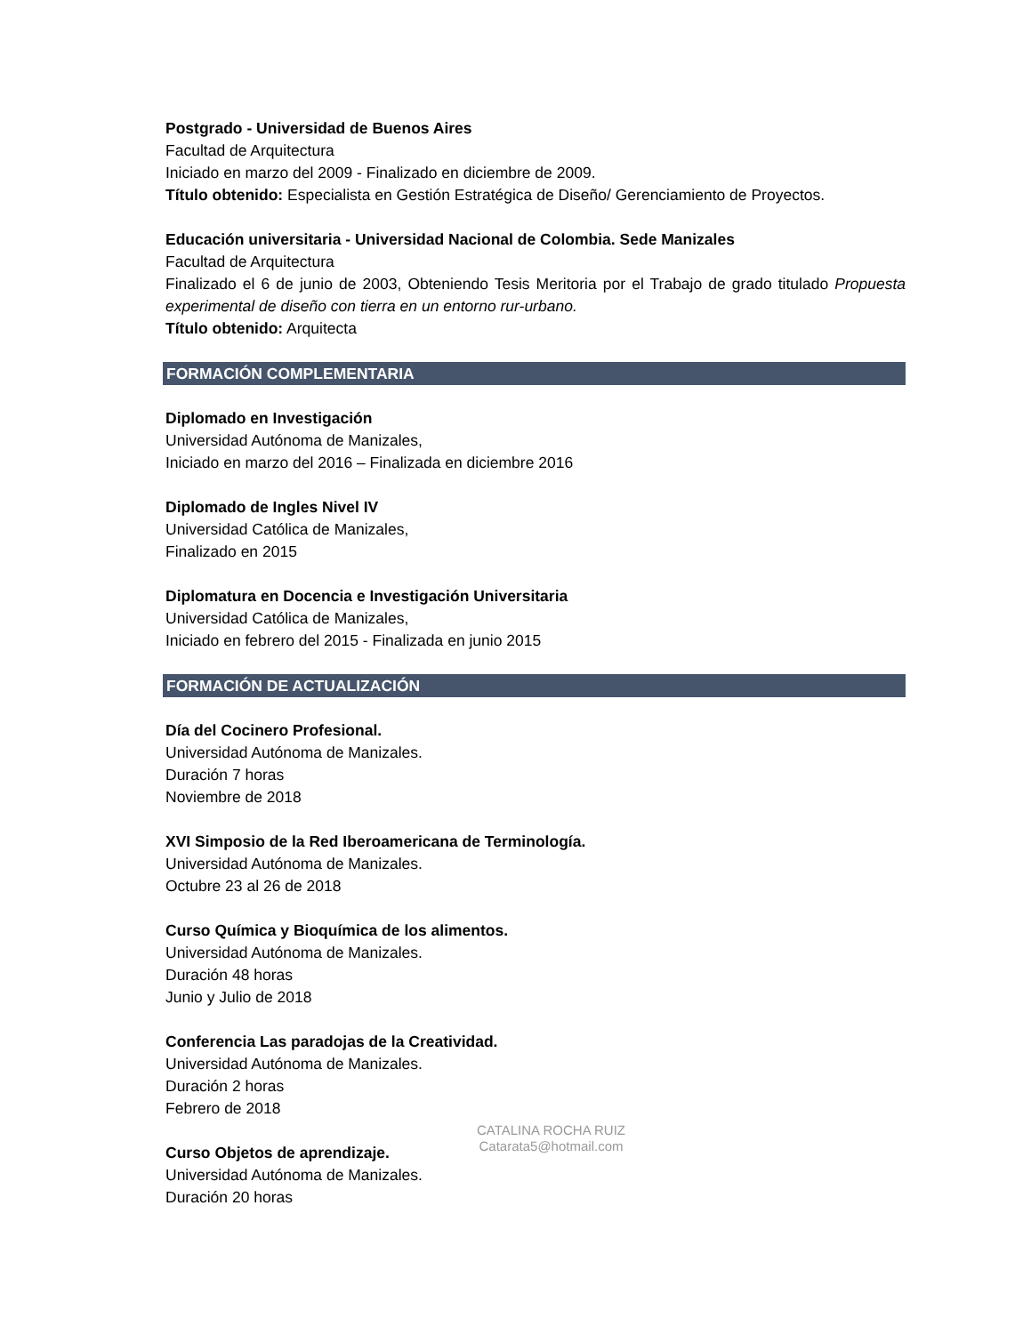Postgrado - Universidad de Buenos Aires
Facultad de Arquitectura
Iniciado en marzo del 2009 - Finalizado en diciembre de 2009.
Título obtenido: Especialista en Gestión Estratégica de Diseño/ Gerenciamiento de Proyectos.
Educación universitaria - Universidad Nacional de Colombia. Sede Manizales
Facultad de Arquitectura
Finalizado el 6 de junio de 2003, Obteniendo Tesis Meritoria por el Trabajo de grado titulado Propuesta experimental de diseño con tierra en un entorno rur-urbano.
Título obtenido: Arquitecta
FORMACIÓN COMPLEMENTARIA
Diplomado en Investigación
Universidad Autónoma de Manizales,
Iniciado en marzo del 2016 – Finalizada en diciembre 2016
Diplomado de Ingles Nivel IV
Universidad Católica de Manizales,
Finalizado en 2015
Diplomatura en Docencia e Investigación Universitaria
Universidad Católica de Manizales,
Iniciado en febrero del 2015 - Finalizada en junio 2015
FORMACIÓN DE ACTUALIZACIÓN
Día del Cocinero Profesional.
Universidad Autónoma de Manizales.
Duración 7 horas
Noviembre de 2018
XVI Simposio de la Red Iberoamericana de Terminología.
Universidad Autónoma de Manizales.
Octubre 23 al 26 de 2018
Curso Química y Bioquímica de los alimentos.
Universidad Autónoma de Manizales.
Duración 48 horas
Junio y Julio de 2018
Conferencia Las paradojas de la Creatividad.
Universidad Autónoma de Manizales.
Duración 2 horas
Febrero de 2018
Curso Objetos de aprendizaje.
Universidad Autónoma de Manizales.
Duración 20 horas
CATALINA ROCHA RUIZ
Catarata5@hotmail.com